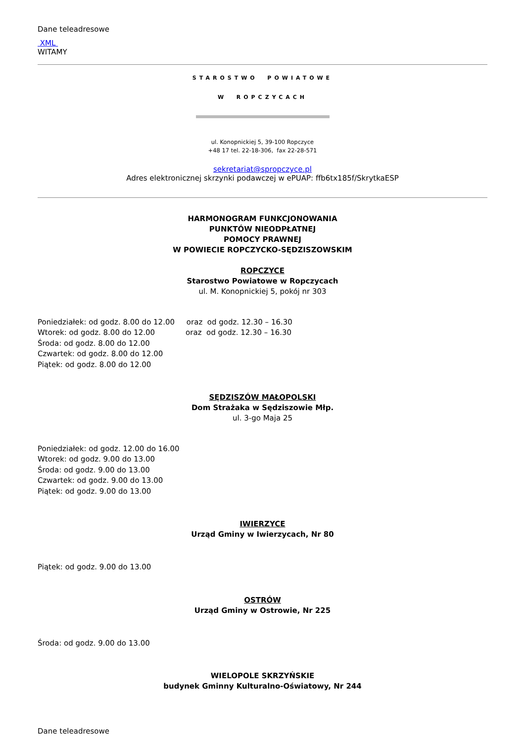Dane teleadresowe
XML
WITAMY
STAROSTWO POWIATOWE
W ROPCZYCACH
ul. Konopnickiej 5, 39-100 Ropczyce
+48 17 tel. 22-18-306, fax 22-28-571
sekretariat@spropczyce.pl
Adres elektronicznej skrzynki podawczej w ePUAP: ffb6tx185f/SkrytkaESP
HARMONOGRAM FUNKCJONOWANIA
PUNKTÓW NIEODPŁATNEJ
POMOCY PRAWNEJ
W POWIECIE ROPCZYCKO-SĘDZISZOWSKIM
ROPCZYCE
Starostwo Powiatowe w Ropczycach
ul. M. Konopnickiej 5, pokój nr 303
Poniedziałek: od godz. 8.00 do 12.00 oraz od godz. 12.30 – 16.30
Wtorek: od godz. 8.00 do 12.00 oraz od godz. 12.30 – 16.30
Środa: od godz. 8.00 do 12.00
Czwartek: od godz. 8.00 do 12.00
Piątek: od godz. 8.00 do 12.00
SĘDZISZÓW MAŁOPOLSKI
Dom Strażaka w Sędziszowie Młp.
ul. 3-go Maja 25
Poniedziałek: od godz. 12.00 do 16.00
Wtorek: od godz. 9.00 do 13.00
Środa: od godz. 9.00 do 13.00
Czwartek: od godz. 9.00 do 13.00
Piątek: od godz. 9.00 do 13.00
IWIERZYCE
Urząd Gminy w Iwierzycach, Nr 80
Piątek: od godz. 9.00 do 13.00
OSTRÓW
Urząd Gminy w Ostrowie, Nr 225
Środa: od godz. 9.00 do 13.00
WIELOPOLE SKRZYŃSKIE
budynek Gminny Kulturalno-Oświatowy, Nr 244
Dane teleadresowe